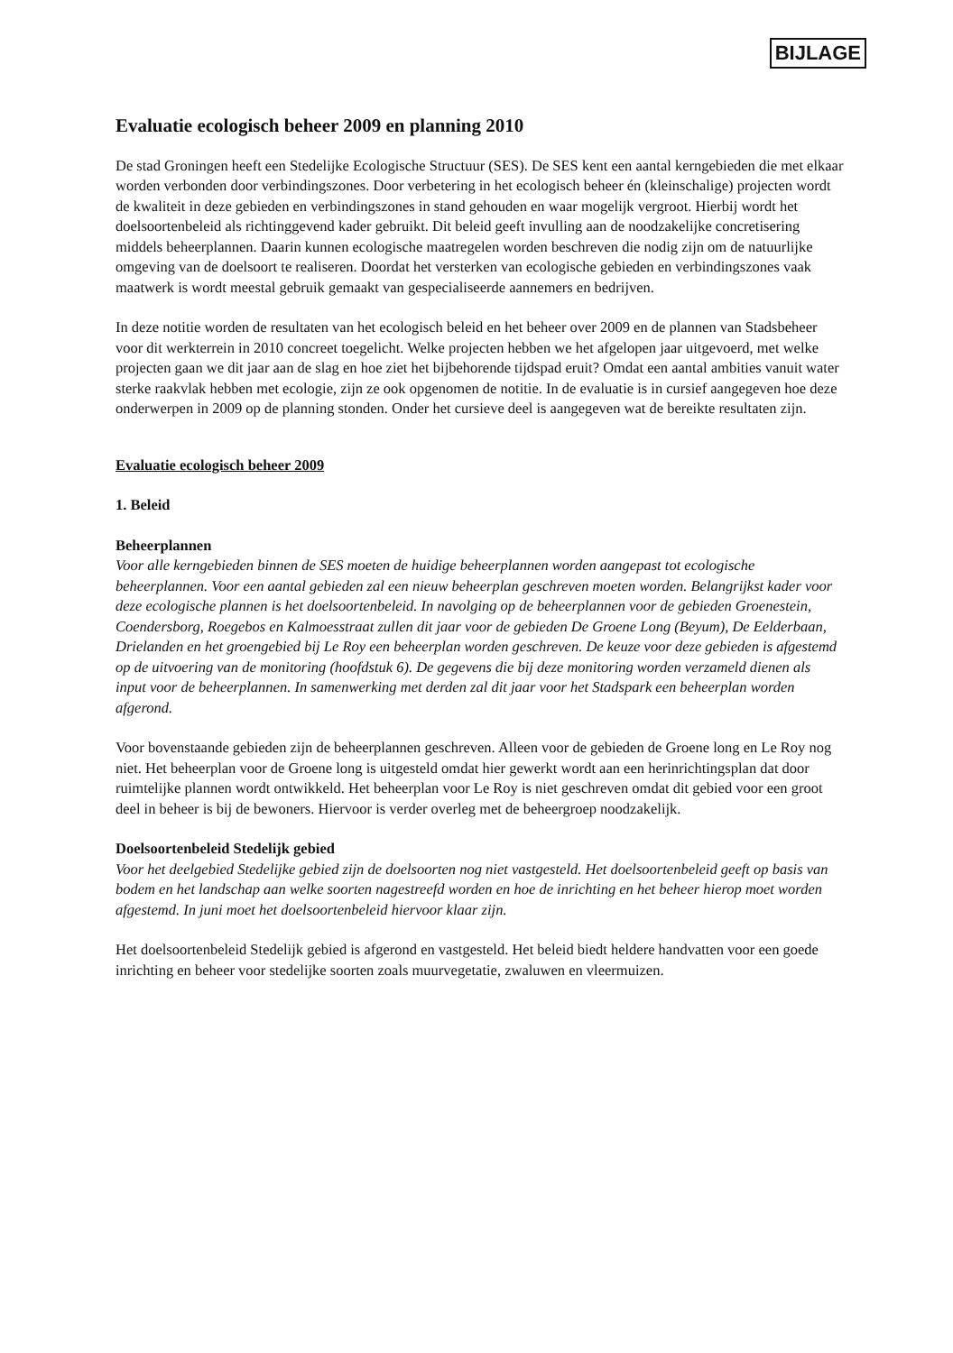BIJLAGE
Evaluatie ecologisch beheer 2009 en planning 2010
De stad Groningen heeft een Stedelijke Ecologische Structuur (SES). De SES kent een aantal kerngebieden die met elkaar worden verbonden door verbindingszones. Door verbetering in het ecologisch beheer én (kleinschalige) projecten wordt de kwaliteit in deze gebieden en verbindingszones in stand gehouden en waar mogelijk vergroot. Hierbij wordt het doelsoortenbeleid als richtinggevend kader gebruikt. Dit beleid geeft invulling aan de noodzakelijke concretisering middels beheerplannen. Daarin kunnen ecologische maatregelen worden beschreven die nodig zijn om de natuurlijke omgeving van de doelsoort te realiseren. Doordat het versterken van ecologische gebieden en verbindingszones vaak maatwerk is wordt meestal gebruik gemaakt van gespecialiseerde aannemers en bedrijven.
In deze notitie worden de resultaten van het ecologisch beleid en het beheer over 2009 en de plannen van Stadsbeheer voor dit werkterrein in 2010 concreet toegelicht. Welke projecten hebben we het afgelopen jaar uitgevoerd, met welke projecten gaan we dit jaar aan de slag en hoe ziet het bijbehorende tijdspad eruit? Omdat een aantal ambities vanuit water sterke raakvlak hebben met ecologie, zijn ze ook opgenomen de notitie. In de evaluatie is in cursief aangegeven hoe deze onderwerpen in 2009 op de planning stonden. Onder het cursieve deel is aangegeven wat de bereikte resultaten zijn.
Evaluatie ecologisch beheer 2009
1. Beleid
Beheerplannen
Voor alle kerngebieden binnen de SES moeten de huidige beheerplannen worden aangepast tot ecologische beheerplannen. Voor een aantal gebieden zal een nieuw beheerplan geschreven moeten worden. Belangrijkst kader voor deze ecologische plannen is het doelsoortenbeleid. In navolging op de beheerplannen voor de gebieden Groenestein, Coendersborg, Roegebos en Kalmoesstraat zullen dit jaar voor de gebieden De Groene Long (Beyum), De Eelderbaan, Drielanden en het groengebied bij Le Roy een beheerplan worden geschreven. De keuze voor deze gebieden is afgestemd op de uitvoering van de monitoring (hoofdstuk 6). De gegevens die bij deze monitoring worden verzameld dienen als input voor de beheerplannen. In samenwerking met derden zal dit jaar voor het Stadspark een beheerplan worden afgerond.
Voor bovenstaande gebieden zijn de beheerplannen geschreven. Alleen voor de gebieden de Groene long en Le Roy nog niet. Het beheerplan voor de Groene long is uitgesteld omdat hier gewerkt wordt aan een herinrichtingsplan dat door ruimtelijke plannen wordt ontwikkeld. Het beheerplan voor Le Roy is niet geschreven omdat dit gebied voor een groot deel in beheer is bij de bewoners. Hiervoor is verder overleg met de beheergroep noodzakelijk.
Doelsoortenbeleid Stedelijk gebied
Voor het deelgebied Stedelijke gebied zijn de doelsoorten nog niet vastgesteld. Het doelsoortenbeleid geeft op basis van bodem en het landschap aan welke soorten nagestreefd worden en hoe de inrichting en het beheer hierop moet worden afgestemd. In juni moet het doelsoortenbeleid hiervoor klaar zijn.
Het doelsoortenbeleid Stedelijk gebied is afgerond en vastgesteld. Het beleid biedt heldere handvatten voor een goede inrichting en beheer voor stedelijke soorten zoals muurvegetatie, zwaluwen en vleermuizen.